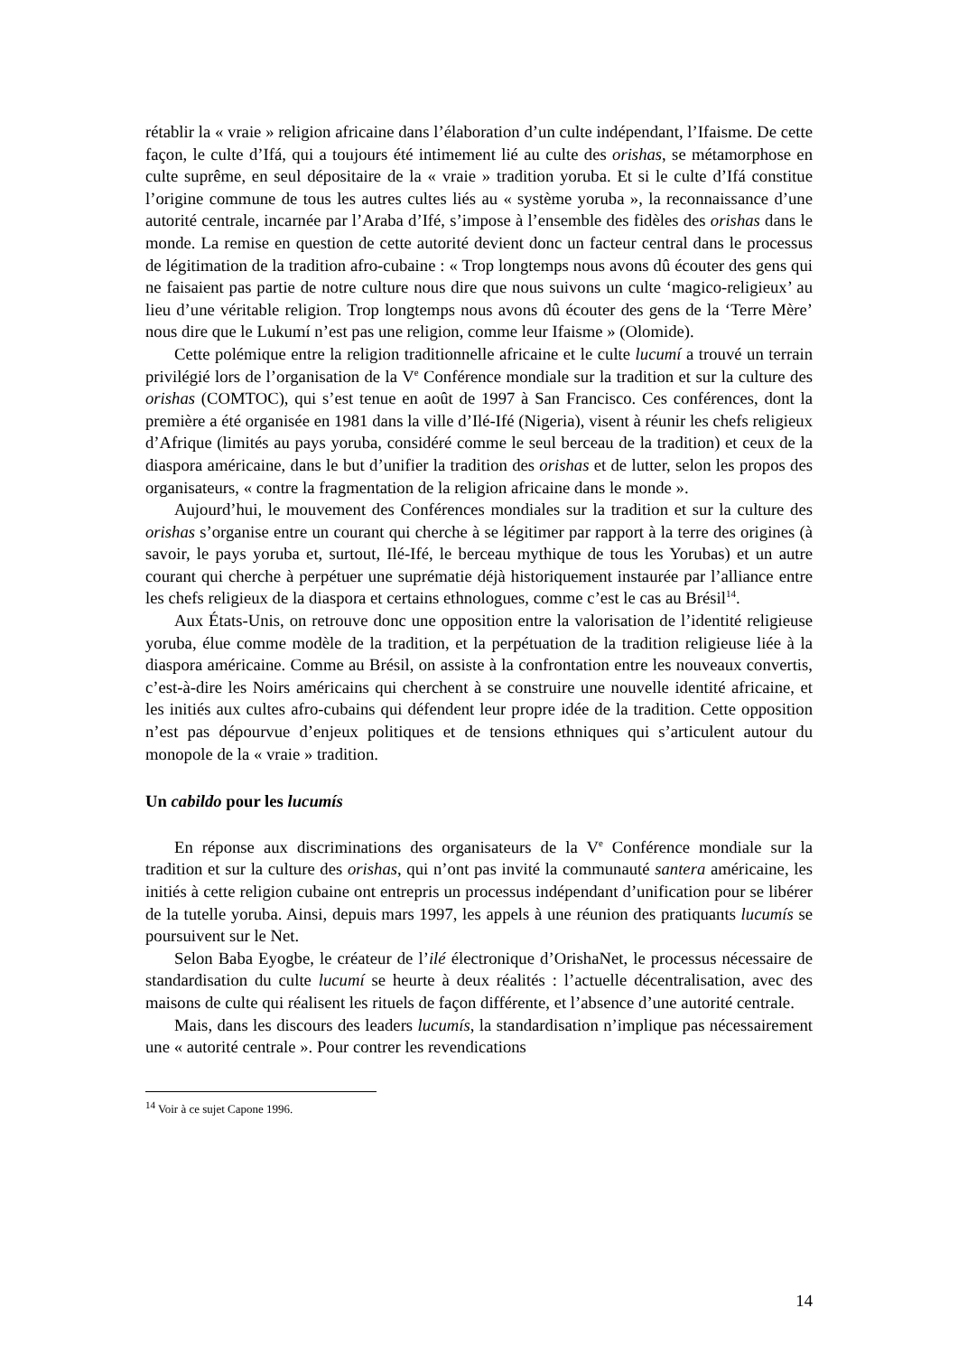rétablir la « vraie » religion africaine dans l’élaboration d’un culte indépendant, l’Ifaisme. De cette façon, le culte d’Ifá, qui a toujours été intimement lié au culte des orishas, se métamorphose en culte suprême, en seul dépositaire de la « vraie » tradition yoruba. Et si le culte d’Ifá constitue l’origine commune de tous les autres cultes liés au « système yoruba », la reconnaissance d’une autorité centrale, incarnée par l’Araba d’Ifé, s’impose à l’ensemble des fidèles des orishas dans le monde. La remise en question de cette autorité devient donc un facteur central dans le processus de légitimation de la tradition afro-cubaine : « Trop longtemps nous avons dû écouter des gens qui ne faisaient pas partie de notre culture nous dire que nous suivons un culte ‘magico-religieux’ au lieu d’une véritable religion. Trop longtemps nous avons dû écouter des gens de la ‘Terre Mère’ nous dire que le Lukumí n’est pas une religion, comme leur Ifaisme » (Olomide).
Cette polémique entre la religion traditionnelle africaine et le culte lucumí a trouvé un terrain privilégié lors de l’organisation de la V<sup>e</sup> Conférence mondiale sur la tradition et sur la culture des orishas (COMTOC), qui s’est tenue en août de 1997 à San Francisco. Ces conférences, dont la première a été organisée en 1981 dans la ville d’Ilé-Ifé (Nigeria), visent à réunir les chefs religieux d’Afrique (limités au pays yoruba, considéré comme le seul berceau de la tradition) et ceux de la diaspora américaine, dans le but d’unifier la tradition des orishas et de lutter, selon les propos des organisateurs, « contre la fragmentation de la religion africaine dans le monde ».
Aujourd’hui, le mouvement des Conférences mondiales sur la tradition et sur la culture des orishas s’organise entre un courant qui cherche à se légitimer par rapport à la terre des origines (à savoir, le pays yoruba et, surtout, Ilé-Ifé, le berceau mythique de tous les Yorubas) et un autre courant qui cherche à perpétuer une suprématie déjà historiquement instaurée par l’alliance entre les chefs religieux de la diaspora et certains ethnologues, comme c’est le cas au Brésil<sup>14</sup>.
Aux États-Unis, on retrouve donc une opposition entre la valorisation de l’identité religieuse yoruba, élue comme modèle de la tradition, et la perpétuation de la tradition religieuse liée à la diaspora américaine. Comme au Brésil, on assiste à la confrontation entre les nouveaux convertis, c’est-à-dire les Noirs américains qui cherchent à se construire une nouvelle identité africaine, et les initiés aux cultes afro-cubains qui défendent leur propre idée de la tradition. Cette opposition n’est pas dépourvue d’enjeux politiques et de tensions ethniques qui s’articulent autour du monopole de la « vraie » tradition.
Un cabildo pour les lucumís
En réponse aux discriminations des organisateurs de la V<sup>e</sup> Conférence mondiale sur la tradition et sur la culture des orishas, qui n’ont pas invité la communauté santera américaine, les initiés à cette religion cubaine ont entrepris un processus indépendant d’unification pour se libérer de la tutelle yoruba. Ainsi, depuis mars 1997, les appels à une réunion des pratiquants lucumís se poursuivent sur le Net.
Selon Baba Eyogbe, le créateur de l’ilé électronique d’OrishaNet, le processus nécessaire de standardisation du culte lucumí se heurte à deux réalités : l’actuelle décentralisation, avec des maisons de culte qui réalisent les rituels de façon différente, et l’absence d’une autorité centrale.
Mais, dans les discours des leaders lucumís, la standardisation n’implique pas nécessairement une « autorité centrale ». Pour contrer les revendications
<sup>14</sup> Voir à ce sujet Capone 1996.
14